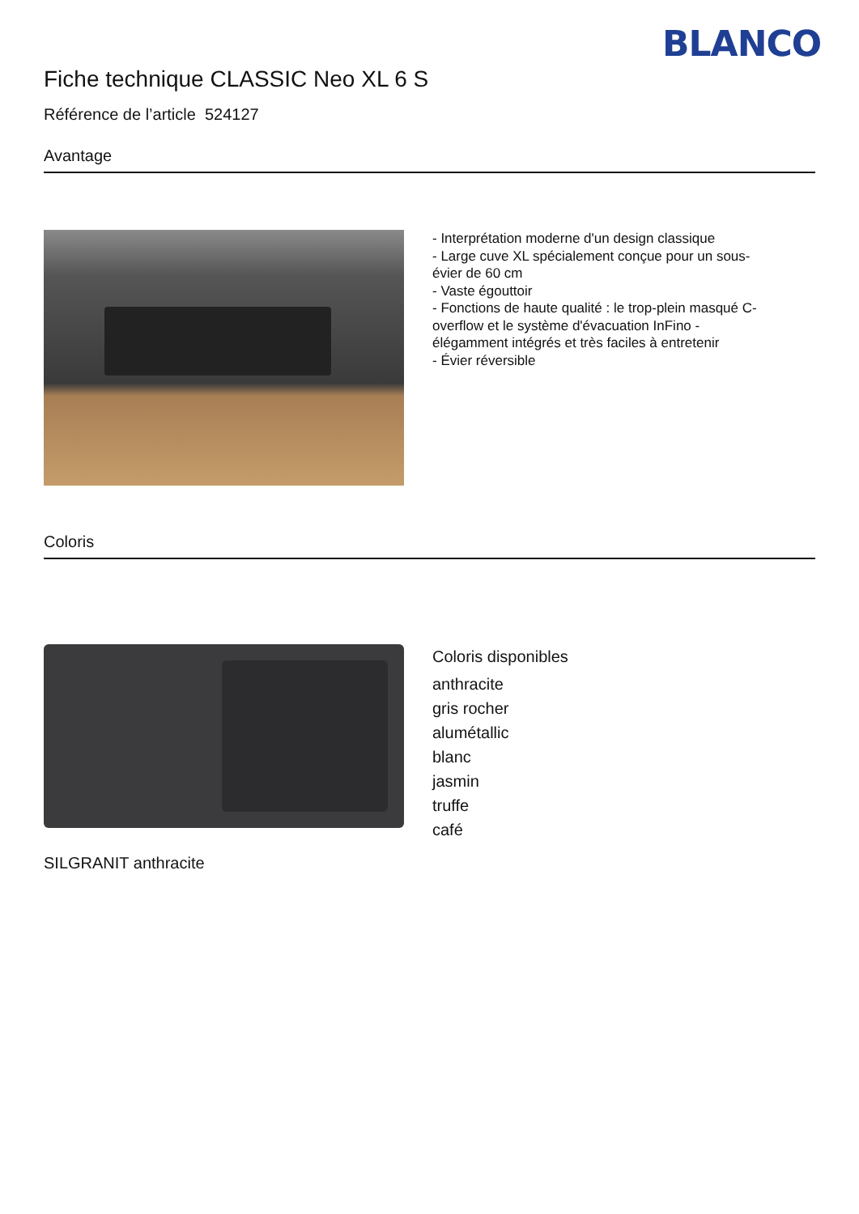BLANCO
Fiche technique CLASSIC Neo XL 6 S
Référence de l’article 524127
Avantage
- Interprétation moderne d'un design classique
- Large cuve XL spécialement conçue pour un sous-
évier de 60 cm
- Vaste égouttoir
- Fonctions de haute qualité : le trop-plein masqué C-
overflow et le système d'évacuation InFino -
élégamment intégrés et très faciles à entretenir
- Évier réversible
Coloris
SILGRANIT anthracite
Coloris disponibles
anthracite
gris rocher
alumétallic
blanc
jasmin
truffe
café